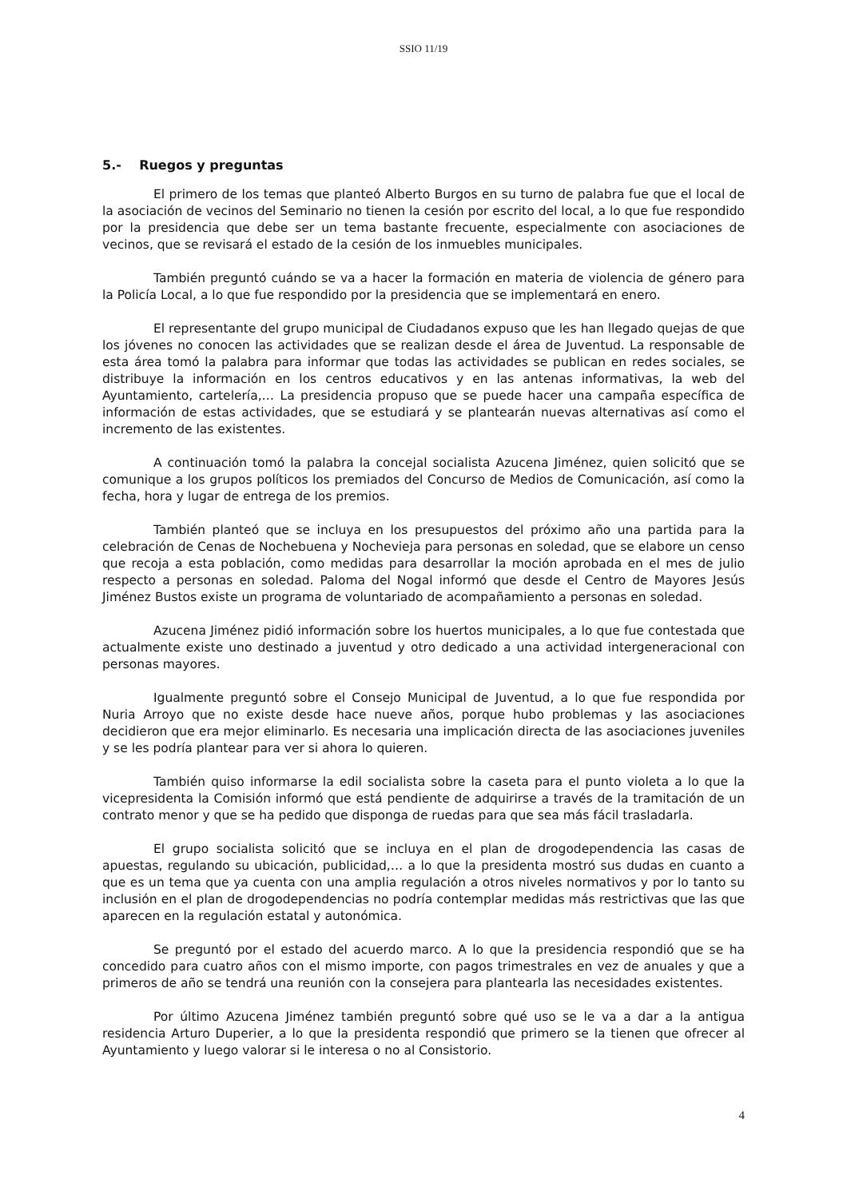SSIO 11/19
5.- Ruegos y preguntas
El primero de los temas que planteó Alberto Burgos en su turno de palabra fue que el local de la asociación de vecinos del Seminario no tienen la cesión por escrito del local, a lo que fue respondido por la presidencia que debe ser un tema bastante frecuente, especialmente con asociaciones de vecinos, que se revisará el estado de la cesión de los inmuebles municipales.
También preguntó cuándo se va a hacer la formación en materia de violencia de género para la Policía Local, a lo que fue respondido por la presidencia que se implementará en enero.
El representante del grupo municipal de Ciudadanos expuso que les han llegado quejas de que los jóvenes no conocen las actividades que se realizan desde el área de Juventud. La responsable de esta área tomó la palabra para informar que todas las actividades se publican en redes sociales, se distribuye la información en los centros educativos y en las antenas informativas, la web del Ayuntamiento, cartelería,… La presidencia propuso que se puede hacer una campaña específica de información de estas actividades, que se estudiará y se plantearán nuevas alternativas así como el incremento de las existentes.
A continuación tomó la palabra la concejal socialista Azucena Jiménez, quien solicitó que se comunique a los grupos políticos los premiados del Concurso de Medios de Comunicación, así como la fecha, hora y lugar de entrega de los premios.
También planteó que se incluya en los presupuestos del próximo año una partida para la celebración de Cenas de Nochebuena y Nochevieja para personas en soledad, que se elabore un censo que recoja a esta población, como medidas para desarrollar la moción aprobada en el mes de julio respecto a personas en soledad. Paloma del Nogal informó que desde el Centro de Mayores Jesús Jiménez Bustos existe un programa de voluntariado de acompañamiento a personas en soledad.
Azucena Jiménez pidió información sobre los huertos municipales, a lo que fue contestada que actualmente existe uno destinado a juventud y otro dedicado a una actividad intergeneracional con personas mayores.
Igualmente preguntó sobre el Consejo Municipal de Juventud, a lo que fue respondida por Nuria Arroyo que no existe desde hace nueve años, porque hubo problemas y las asociaciones decidieron que era mejor eliminarlo. Es necesaria una implicación directa de las asociaciones juveniles y se les podría plantear para ver si ahora lo quieren.
También quiso informarse la edil socialista sobre la caseta para el punto violeta a lo que la vicepresidenta la Comisión informó que está pendiente de adquirirse a través de la tramitación de un contrato menor y que se ha pedido que disponga de ruedas para que sea más fácil trasladarla.
El grupo socialista solicitó que se incluya en el plan de drogodependencia las casas de apuestas, regulando su ubicación, publicidad,… a lo que la presidenta mostró sus dudas en cuanto a que es un tema que ya cuenta con una amplia regulación a otros niveles normativos y por lo tanto su inclusión en el plan de drogodependencias no podría contemplar medidas más restrictivas que las que aparecen en la regulación estatal y autonómica.
Se preguntó por el estado del acuerdo marco. A lo que la presidencia respondió que se ha concedido para cuatro años con el mismo importe, con pagos trimestrales en vez de anuales y que a primeros de año se tendrá una reunión con la consejera para plantearla las necesidades existentes.
Por último Azucena Jiménez también preguntó sobre qué uso se le va a dar a la antigua residencia Arturo Duperier, a lo que la presidenta respondió que primero se la tienen que ofrecer al Ayuntamiento y luego valorar si le interesa o no al Consistorio.
4